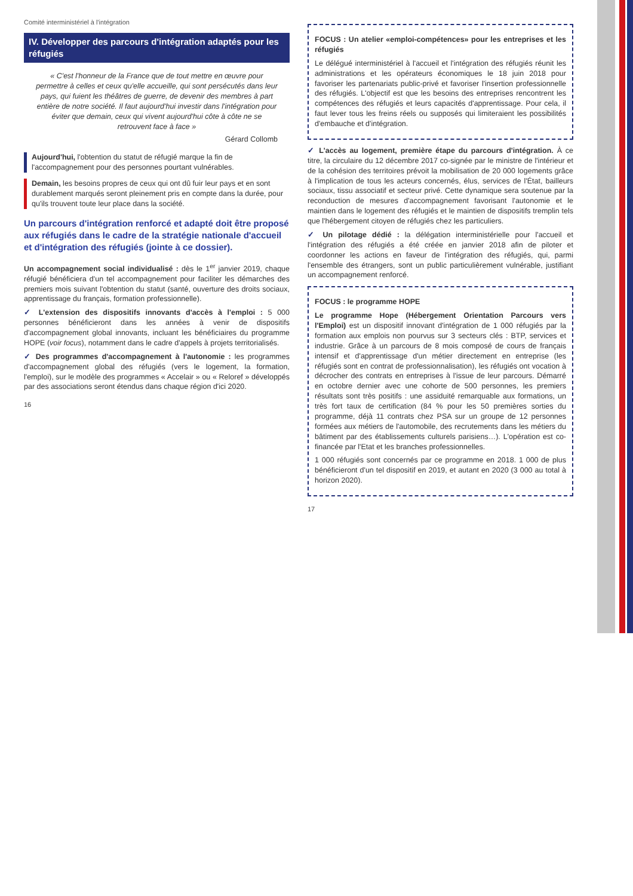Comité interministériel à l'intégration
IV. Développer des parcours d'intégration adaptés pour les réfugiés
« C'est l'honneur de la France que de tout mettre en œuvre pour permettre à celles et ceux qu'elle accueille, qui sont persécutés dans leur pays, qui fuient les théâtres de guerre, de devenir des membres à part entière de notre société. Il faut aujourd'hui investir dans l'intégration pour éviter que demain, ceux qui vivent aujourd'hui côte à côte ne se retrouvent face à face »
Gérard Collomb
Aujourd'hui, l'obtention du statut de réfugié marque la fin de l'accompagnement pour des personnes pourtant vulnérables.
Demain, les besoins propres de ceux qui ont dû fuir leur pays et en sont durablement marqués seront pleinement pris en compte dans la durée, pour qu'ils trouvent toute leur place dans la société.
Un parcours d'intégration renforcé et adapté doit être proposé aux réfugiés dans le cadre de la stratégie nationale d'accueil et d'intégration des réfugiés (jointe à ce dossier).
Un accompagnement social individualisé : dès le 1<sup>er</sup> janvier 2019, chaque réfugié bénéficiera d'un tel accompagnement pour faciliter les démarches des premiers mois suivant l'obtention du statut (santé, ouverture des droits sociaux, apprentissage du français, formation professionnelle).
✓ L'extension des dispositifs innovants d'accès à l'emploi : 5 000 personnes bénéficieront dans les années à venir de dispositifs d'accompagnement global innovants, incluant les bénéficiaires du programme HOPE (voir focus), notamment dans le cadre d'appels à projets territorialisés.
✓ Des programmes d'accompagnement à l'autonomie : les programmes d'accompagnement global des réfugiés (vers le logement, la formation, l'emploi), sur le modèle des programmes « Accelair » ou « Reloref » développés par des associations seront étendus dans chaque région d'ici 2020.
16
FOCUS : Un atelier «emploi-compétences» pour les entreprises et les réfugiés
Le délégué interministériel à l'accueil et l'intégration des réfugiés réunit les administrations et les opérateurs économiques le 18 juin 2018 pour favoriser les partenariats public-privé et favoriser l'insertion professionnelle des réfugiés. L'objectif est que les besoins des entreprises rencontrent les compétences des réfugiés et leurs capacités d'apprentissage. Pour cela, il faut lever tous les freins réels ou supposés qui limiteraient les possibilités d'embauche et d'intégration.
✓ L'accès au logement, première étape du parcours d'intégration. À ce titre, la circulaire du 12 décembre 2017 co-signée par le ministre de l'intérieur et de la cohésion des territoires prévoit la mobilisation de 20 000 logements grâce à l'implication de tous les acteurs concernés, élus, services de l'État, bailleurs sociaux, tissu associatif et secteur privé. Cette dynamique sera soutenue par la reconduction de mesures d'accompagnement favorisant l'autonomie et le maintien dans le logement des réfugiés et le maintien de dispositifs tremplin tels que l'hébergement citoyen de réfugiés chez les particuliers.
✓ Un pilotage dédié : la délégation interministérielle pour l'accueil et l'intégration des réfugiés a été créée en janvier 2018 afin de piloter et coordonner les actions en faveur de l'intégration des réfugiés, qui, parmi l'ensemble des étrangers, sont un public particulièrement vulnérable, justifiant un accompagnement renforcé.
FOCUS : le programme HOPE
Le programme Hope (Hébergement Orientation Parcours vers l'Emploi) est un dispositif innovant d'intégration de 1 000 réfugiés par la formation aux emplois non pourvus sur 3 secteurs clés : BTP, services et industrie. Grâce à un parcours de 8 mois composé de cours de français intensif et d'apprentissage d'un métier directement en entreprise (les réfugiés sont en contrat de professionnalisation), les réfugiés ont vocation à décrocher des contrats en entreprises à l'issue de leur parcours. Démarré en octobre dernier avec une cohorte de 500 personnes, les premiers résultats sont très positifs : une assiduité remarquable aux formations, un très fort taux de certification (84 % pour les 50 premières sorties du programme, déjà 11 contrats chez PSA sur un groupe de 12 personnes formées aux métiers de l'automobile, des recrutements dans les métiers du bâtiment par des établissements culturels parisiens…). L'opération est co-financée par l'Etat et les branches professionnelles.
1 000 réfugiés sont concernés par ce programme en 2018. 1 000 de plus bénéficieront d'un tel dispositif en 2019, et autant en 2020 (3 000 au total à horizon 2020).
17